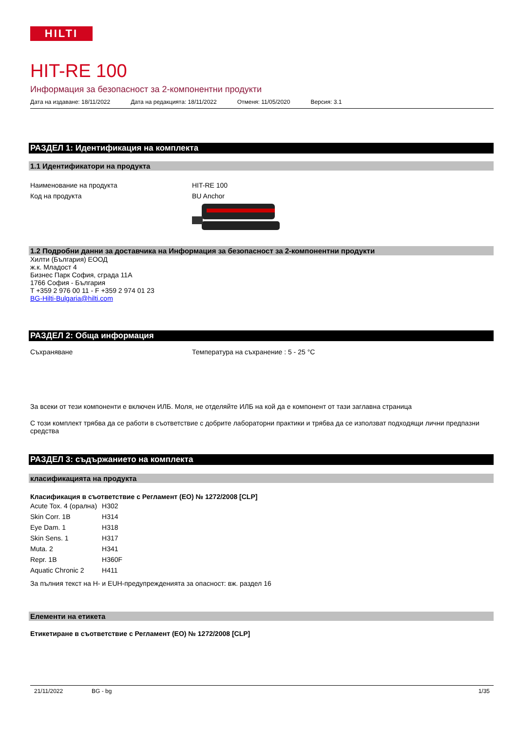HILTI
HIT-RE 100
Информация за безопасност за 2-компонентни продукти
Дата на издаване: 18/11/2022 Дата на редакцията: 18/11/2022 Отменя: 11/05/2020 Версия: 3.1
РАЗДЕЛ 1: Идентификация на комплекта
1.1 Идентификатори на продукта
Наименование на продукта HIT-RE 100
Код на продукта BU Anchor
1.2 Подробни данни за доставчика на Информация за безопасност за 2-компонентни продукти
Хилти (България) ЕООД
ж.к. Младост 4
Бизнес Парк София, сграда 11А
1766 София - България
T +359 2 976 00 11 - F +359 2 974 01 23
BG-Hilti-Bulgaria@hilti.com
РАЗДЕЛ 2: Обща информация
Съхраняване Температура на съхранение : 5 - 25 °C
За всеки от тези компоненти е включен ИЛБ. Моля, не отделяйте ИЛБ на кой да е компонент от тази заглавна страница
С този комплект трябва да се работи в съответствие с добрите лабораторни практики и трябва да се използват подходящи лични предпазни средства
РАЗДЕЛ 3: съдържанието на комплекта
класификацията на продукта
Класификация в съответствие с Регламент (ЕО) № 1272/2008 [CLP]
| Acute Tox. 4 (орална) | H302 |
| Skin Corr. 1B | H314 |
| Eye Dam. 1 | H318 |
| Skin Sens. 1 | H317 |
| Muta. 2 | H341 |
| Repr. 1B | H360F |
| Aquatic Chronic 2 | H411 |
За пълния текст на H- и EUH-предупрежденията за опасност: вж. раздел 16
Елементи на етикета
Етикетиране в съответствие с Регламент (ЕО) № 1272/2008 [CLP]
21/11/2022 BG - bg 1/35